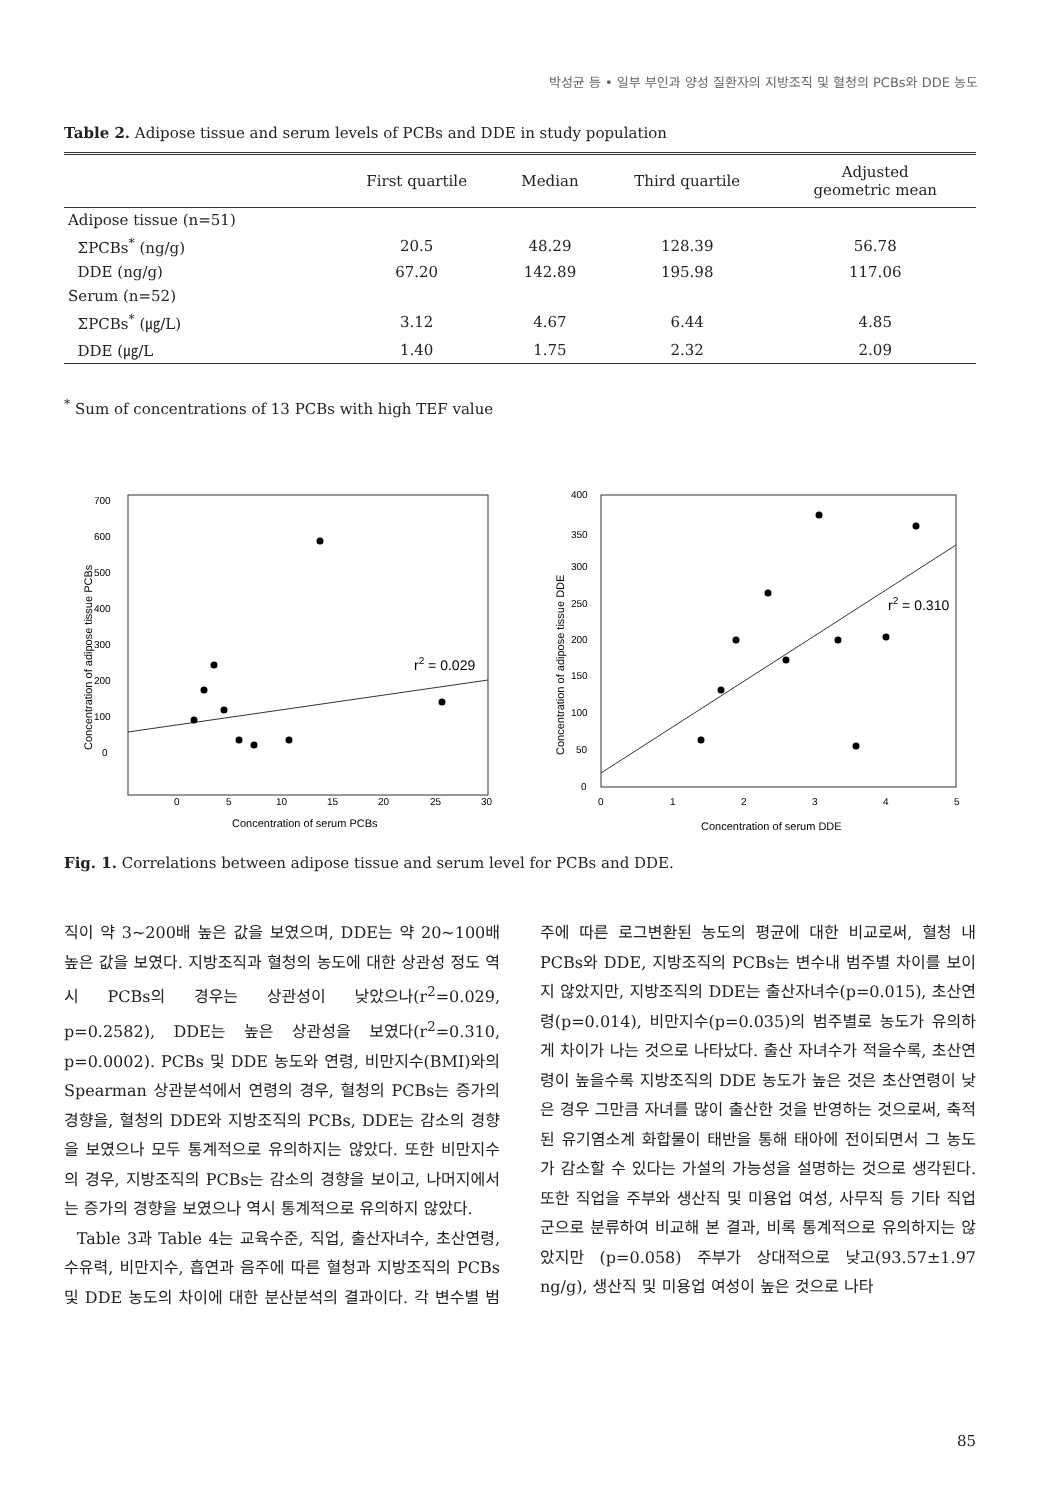박성균 등 • 일부 부인과 양성 질환자의 지방조직 및 혈청의 PCBs와 DDE 농도
Table 2. Adipose tissue and serum levels of PCBs and DDE in study population
| | First quartile | Median | Third quartile | Adjusted geometric mean |
| --- | --- | --- | --- | --- |
| Adipose tissue (n=51) | | | | |
| ΣPCBs<sup>*</sup> (ng/g) | 20.5 | 48.29 | 128.39 | 56.78 |
| DDE (ng/g) | 67.20 | 142.89 | 195.98 | 117.06 |
| Serum (n=52) | | | | |
| ΣPCBs<sup>*</sup> (㎍/L) | 3.12 | 4.67 | 6.44 | 4.85 |
| DDE (㎍/L | 1.40 | 1.75 | 2.32 | 2.09 |
<sup>*</sup> Sum of concentrations of 13 PCBs with high TEF value
700
600
500
400
300
200
100
0
0
5
10
15
20
25
30
Concentration of serum PCBs
Concentration of adipose tissue PCBs
r2 = 0.029
400
350
300
250
200
150
100
50
0
0
1
2
3
4
5
Concentration of serum DDE
Concentration of adipose tissue DDE
r2 = 0.310
Fig. 1. Correlations between adipose tissue and serum level for PCBs and DDE.
직이 약 3~200배 높은 값을 보였으며, DDE는 약 20~100배 높은 값을 보였다. 지방조직과 혈청의 농도에 대한 상관성 정도 역시 PCBs의 경우는 상관성이 낮았으나(r<sup>2</sup>=0.029, p=0.2582), DDE는 높은 상관성을 보였다(r<sup>2</sup>=0.310, p=0.0002). PCBs 및 DDE 농도와 연령, 비만지수(BMI)와의 Spearman 상관분석에서 연령의 경우, 혈청의 PCBs는 증가의 경향을, 혈청의 DDE와 지방조직의 PCBs, DDE는 감소의 경향을 보였으나 모두 통계적으로 유의하지는 않았다. 또한 비만지수의 경우, 지방조직의 PCBs는 감소의 경향을 보이고, 나머지에서는 증가의 경향을 보였으나 역시 통계적으로 유의하지 않았다.
Table 3과 Table 4는 교육수준, 직업, 출산자녀수, 초산연령, 수유력, 비만지수, 흡연과 음주에 따른 혈청과 지방조직의 PCBs 및 DDE 농도의 차이에 대한 분산분석의 결과이다. 각 변수별 범주에 따른 로그변환된 농도의 평균에 대한 비교로써, 혈청 내 PCBs와 DDE, 지방조직의 PCBs는 변수내 범주별 차이를 보이지 않았지만, 지방조직의 DDE는 출산자녀수(p=0.015), 초산연령(p=0.014), 비만지수(p=0.035)의 범주별로 농도가 유의하게 차이가 나는 것으로 나타났다. 출산 자녀수가 적을수록, 초산연령이 높을수록 지방조직의 DDE 농도가 높은 것은 초산연령이 낮은 경우 그만큼 자녀를 많이 출산한 것을 반영하는 것으로써, 축적된 유기염소계 화합물이 태반을 통해 태아에 전이되면서 그 농도가 감소할 수 있다는 가설의 가능성을 설명하는 것으로 생각된다. 또한 직업을 주부와 생산직 및 미용업 여성, 사무직 등 기타 직업군으로 분류하여 비교해 본 결과, 비록 통계적으로 유의하지는 않았지만 (p=0.058) 주부가 상대적으로 낮고(93.57±1.97 ng/g), 생산직 및 미용업 여성이 높은 것으로 나타
85